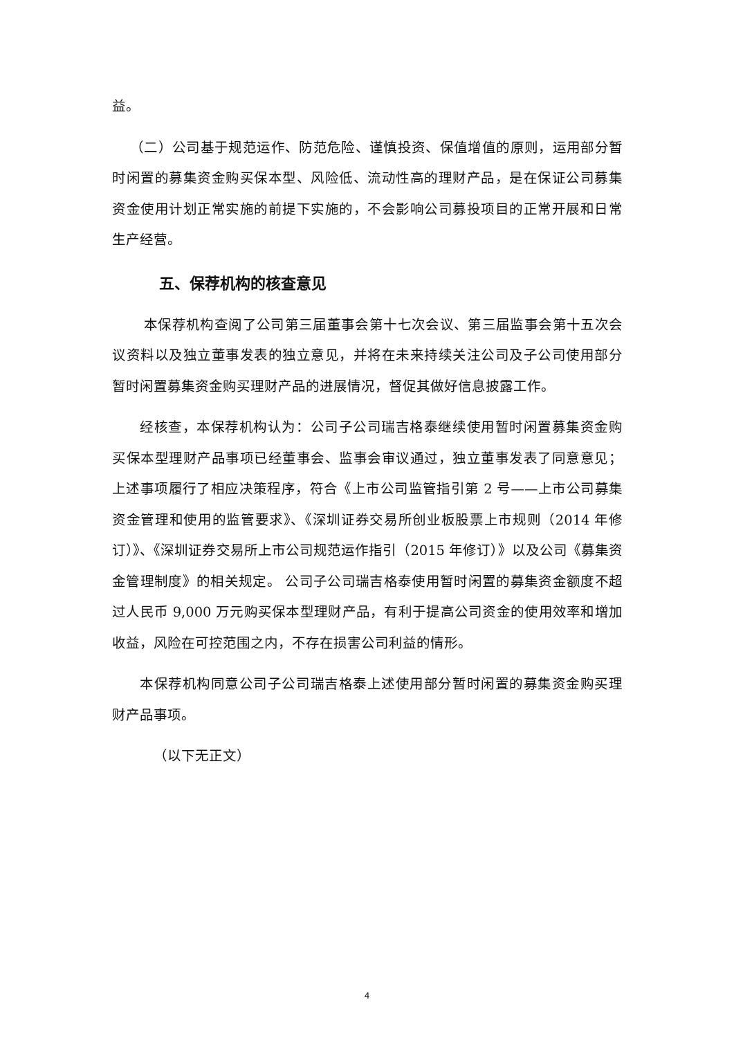益。
（二）公司基于规范运作、防范危险、谨慎投资、保值增值的原则，运用部分暂时闲置的募集资金购买保本型、风险低、流动性高的理财产品，是在保证公司募集资金使用计划正常实施的前提下实施的，不会影响公司募投项目的正常开展和日常生产经营。
五、保荐机构的核查意见
本保荐机构查阅了公司第三届董事会第十七次会议、第三届监事会第十五次会议资料以及独立董事发表的独立意见，并将在未来持续关注公司及子公司使用部分暂时闲置募集资金购买理财产品的进展情况，督促其做好信息披露工作。
经核查，本保荐机构认为：公司子公司瑞吉格泰继续使用暂时闲置募集资金购买保本型理财产品事项已经董事会、监事会审议通过，独立董事发表了同意意见；上述事项履行了相应决策程序，符合《上市公司监管指引第 2 号——上市公司募集资金管理和使用的监管要求》、《深圳证券交易所创业板股票上市规则（2014 年修订）》、《深圳证券交易所上市公司规范运作指引（2015 年修订）》以及公司《募集资金管理制度》的相关规定。 公司子公司瑞吉格泰使用暂时闲置的募集资金额度不超过人民币 9,000 万元购买保本型理财产品，有利于提高公司资金的使用效率和增加收益，风险在可控范围之内，不存在损害公司利益的情形。
本保荐机构同意公司子公司瑞吉格泰上述使用部分暂时闲置的募集资金购买理财产品事项。
（以下无正文）
4